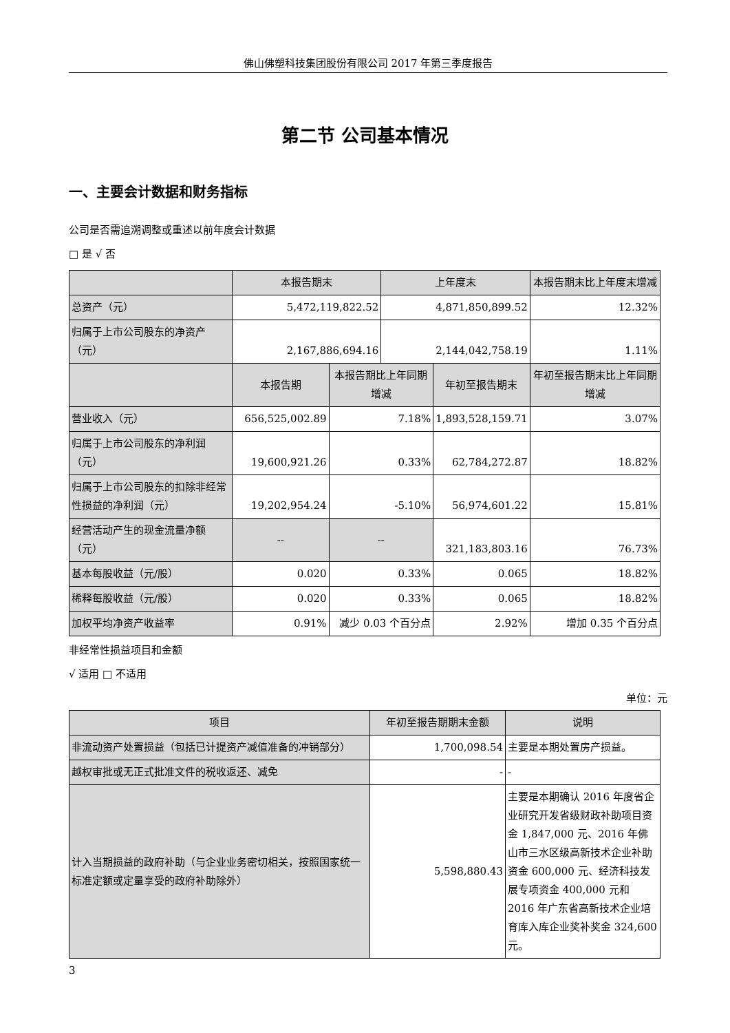佛山佛塑科技集团股份有限公司 2017 年第三季度报告
第二节 公司基本情况
一、主要会计数据和财务指标
公司是否需追溯调整或重述以前年度会计数据
□ 是 √ 否
| | 本报告期末 | | 上年度末 | | 本报告期末比上年度末增减 |
| --- | --- | --- | --- | --- | --- |
| 总资产（元） | 5,472,119,822.52 | | 4,871,850,899.52 | | 12.32% |
| 归属于上市公司股东的净资产（元） | 2,167,886,694.16 | | 2,144,042,758.19 | | 1.11% |
| | 本报告期 | 本报告期比上年同期增减 | | 年初至报告期末 | 年初至报告期末比上年同期增减 |
| 营业收入（元） | 656,525,002.89 | 7.18% | | 1,893,528,159.71 | 3.07% |
| 归属于上市公司股东的净利润（元） | 19,600,921.26 | 0.33% | | 62,784,272.87 | 18.82% |
| 归属于上市公司股东的扣除非经常性损益的净利润（元） | 19,202,954.24 | -5.10% | | 56,974,601.22 | 15.81% |
| 经营活动产生的现金流量净额（元） | -- | -- | | 321,183,803.16 | 76.73% |
| 基本每股收益（元/股） | 0.020 | 0.33% | | 0.065 | 18.82% |
| 稀释每股收益（元/股） | 0.020 | 0.33% | | 0.065 | 18.82% |
| 加权平均净资产收益率 | 0.91% | 减少 0.03 个百分点 | | 2.92% | 增加 0.35 个百分点 |
非经常性损益项目和金额
√ 适用 □ 不适用
单位：元
| 项目 | 年初至报告期期末金额 | 说明 |
| --- | --- | --- |
| 非流动资产处置损益（包括已计提资产减值准备的冲销部分） | 1,700,098.54 | 主要是本期处置房产损益。 |
| 越权审批或无正式批准文件的税收返还、减免 | - | - |
| 计入当期损益的政府补助（与企业业务密切相关，按照国家统一标准定额或定量享受的政府补助除外） | 5,598,880.43 | 主要是本期确认 2016 年度省企业研究开发省级财政补助项目资金 1,847,000 元、2016 年佛山市三水区级高新技术企业补助资金 600,000 元、经济科技发展专项资金 400,000 元和 2016 年广东省高新技术企业培育库入库企业奖补奖金 324,600 元。 |
3